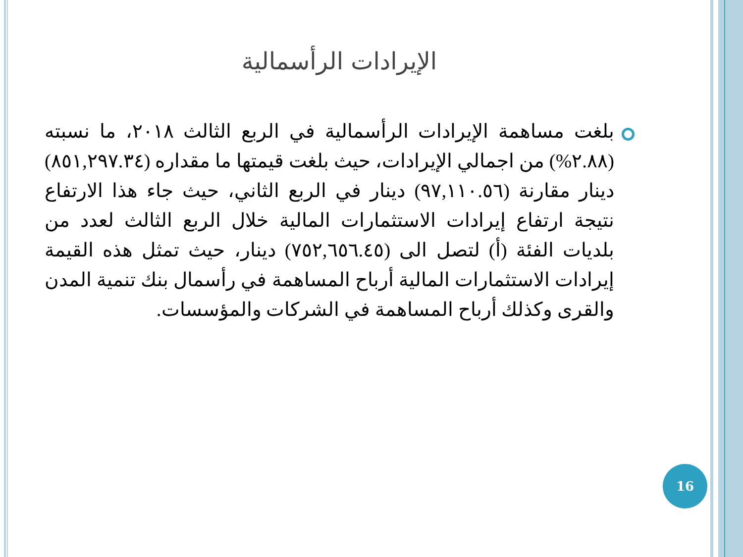الإيرادات الرأسمالية
بلغت مساهمة الإيرادات الرأسمالية في الربع الثالث ٢٠١٨، ما نسبته (٢.٨٨%) من اجمالي الإيرادات، حيث بلغت قيمتها ما مقداره (٨٥١,٢٩٧.٣٤) دينار مقارنة (٩٧,١١٠.٥٦) دينار في الربع الثاني، حيث جاء هذا الارتفاع نتيجة ارتفاع إيرادات الاستثمارات المالية خلال الربع الثالث لعدد من بلديات الفئة (أ) لتصل الى (٧٥٢,٦٥٦.٤٥) دينار، حيث تمثل هذه القيمة إيرادات الاستثمارات المالية أرباح المساهمة في رأسمال بنك تنمية المدن والقرى وكذلك أرباح المساهمة في الشركات والمؤسسات.
16